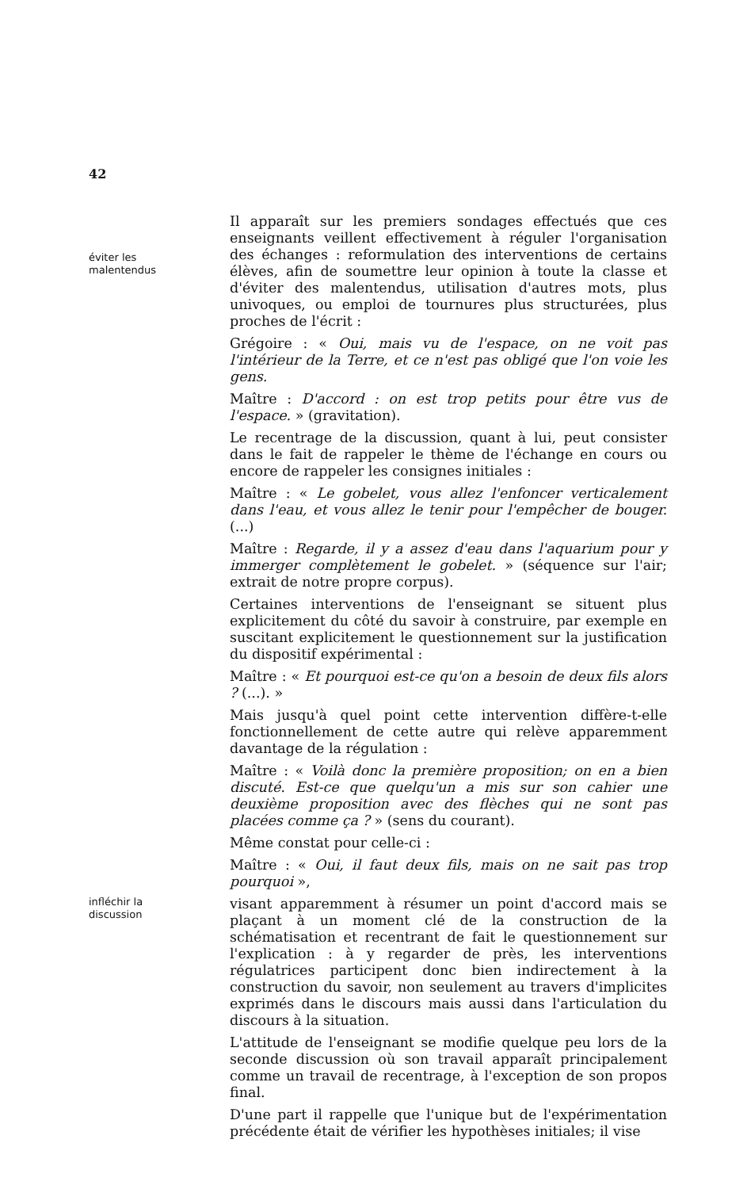42
éviter les
malentendus
Il apparaît sur les premiers sondages effectués que ces enseignants veillent effectivement à réguler l'organisation des échanges : reformulation des interventions de certains élèves, afin de soumettre leur opinion à toute la classe et d'éviter des malentendus, utilisation d'autres mots, plus univoques, ou emploi de tournures plus structurées, plus proches de l'écrit :
Grégoire : « Oui, mais vu de l'espace, on ne voit pas l'intérieur de la Terre, et ce n'est pas obligé que l'on voie les gens.
Maître : D'accord : on est trop petits pour être vus de l'espace. » (gravitation).
Le recentrage de la discussion, quant à lui, peut consister dans le fait de rappeler le thème de l'échange en cours ou encore de rappeler les consignes initiales :
Maître : « Le gobelet, vous allez l'enfoncer verticalement dans l'eau, et vous allez le tenir pour l'empêcher de bouger. (...)
Maître : Regarde, il y a assez d'eau dans l'aquarium pour y immerger complètement le gobelet. » (séquence sur l'air; extrait de notre propre corpus).
Certaines interventions de l'enseignant se situent plus explicitement du côté du savoir à construire, par exemple en suscitant explicitement le questionnement sur la justification du dispositif expérimental :
Maître : « Et pourquoi est-ce qu'on a besoin de deux fils alors ? (...). »
Mais jusqu'à quel point cette intervention diffère-t-elle fonctionnellement de cette autre qui relève apparemment davantage de la régulation :
Maître : « Voilà donc la première proposition; on en a bien discuté. Est-ce que quelqu'un a mis sur son cahier une deuxième proposition avec des flèches qui ne sont pas placées comme ça ? » (sens du courant).
Même constat pour celle-ci :
Maître : « Oui, il faut deux fils, mais on ne sait pas trop pourquoi »,
infléchir la
discussion
visant apparemment à résumer un point d'accord mais se plaçant à un moment clé de la construction de la schématisation et recentrant de fait le questionnement sur l'explication : à y regarder de près, les interventions régulatrices participent donc bien indirectement à la construction du savoir, non seulement au travers d'implicites exprimés dans le discours mais aussi dans l'articulation du discours à la situation.
L'attitude de l'enseignant se modifie quelque peu lors de la seconde discussion où son travail apparaît principalement comme un travail de recentrage, à l'exception de son propos final.
D'une part il rappelle que l'unique but de l'expérimentation précédente était de vérifier les hypothèses initiales; il vise